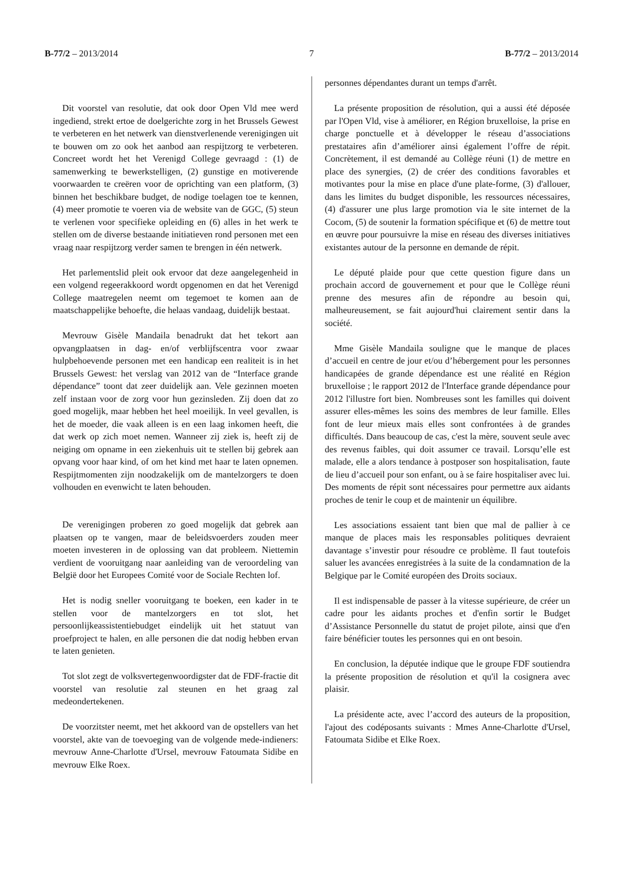B-77/2 – 2013/2014 7 B-77/2 – 2013/2014
Dit voorstel van resolutie, dat ook door Open Vld mee werd ingediend, strekt ertoe de doelgerichte zorg in het Brussels Gewest te verbeteren en het netwerk van dienstverlenende verenigingen uit te bouwen om zo ook het aanbod aan respijtzorg te verbeteren. Concreet wordt het het Verenigd College gevraagd : (1) de samenwerking te bewerkstelligen, (2) gunstige en motiverende voorwaarden te creëren voor de oprichting van een platform, (3) binnen het beschikbare budget, de nodige toelagen toe te kennen, (4) meer promotie te voeren via de website van de GGC, (5) steun te verlenen voor specifieke opleiding en (6) alles in het werk te stellen om de diverse bestaande initiatieven rond personen met een vraag naar respijtzorg verder samen te brengen in één netwerk.
Het parlementslid pleit ook ervoor dat deze aangelegenheid in een volgend regeerakkoord wordt opgenomen en dat het Verenigd College maatregelen neemt om tegemoet te komen aan de maatschappelijke behoefte, die helaas vandaag, duidelijk bestaat.
Mevrouw Gisèle Mandaila benadrukt dat het tekort aan opvangplaatsen in dag- en/of verblijfscentra voor zwaar hulpbehoevende personen met een handicap een realiteit is in het Brussels Gewest: het verslag van 2012 van de “Interface grande dépendance” toont dat zeer duidelijk aan. Vele gezinnen moeten zelf instaan voor de zorg voor hun gezinsleden. Zij doen dat zo goed mogelijk, maar hebben het heel moeilijk. In veel gevallen, is het de moeder, die vaak alleen is en een laag inkomen heeft, die dat werk op zich moet nemen. Wanneer zij ziek is, heeft zij de neiging om opname in een ziekenhuis uit te stellen bij gebrek aan opvang voor haar kind, of om het kind met haar te laten opnemen. Respijtmomenten zijn noodzakelijk om de mantelzorgers te doen volhouden en evenwicht te laten behouden.
De verenigingen proberen zo goed mogelijk dat gebrek aan plaatsen op te vangen, maar de beleidsvoerders zouden meer moeten investeren in de oplossing van dat probleem. Niettemin verdient de vooruitgang naar aanleiding van de veroordeling van België door het Europees Comité voor de Sociale Rechten lof.
Het is nodig sneller vooruitgang te boeken, een kader in te stellen voor de mantelzorgers en tot slot, het persoonlijkeassistentiebudget eindelijk uit het statuut van proefproject te halen, en alle personen die dat nodig hebben ervan te laten genieten.
Tot slot zegt de volksvertegenwoordigster dat de FDF-fractie dit voorstel van resolutie zal steunen en het graag zal medeondertekenen.
De voorzitster neemt, met het akkoord van de opstellers van het voorstel, akte van de toevoeging van de volgende mede-indieners: mevrouw Anne-Charlotte d'Ursel, mevrouw Fatoumata Sidibe en mevrouw Elke Roex.
personnes dépendantes durant un temps d'arrêt.
La présente proposition de résolution, qui a aussi été déposée par l'Open Vld, vise à améliorer, en Région bruxelloise, la prise en charge ponctuelle et à développer le réseau d’associations prestataires afin d’améliorer ainsi également l’offre de répit. Concrètement, il est demandé au Collège réuni (1) de mettre en place des synergies, (2) de créer des conditions favorables et motivantes pour la mise en place d'une plate-forme, (3) d'allouer, dans les limites du budget disponible, les ressources nécessaires, (4) d'assurer une plus large promotion via le site internet de la Cocom, (5) de soutenir la formation spécifique et (6) de mettre tout en œuvre pour poursuivre la mise en réseau des diverses initiatives existantes autour de la personne en demande de répit.
Le député plaide pour que cette question figure dans un prochain accord de gouvernement et pour que le Collège réuni prenne des mesures afin de répondre au besoin qui, malheureusement, se fait aujourd'hui clairement sentir dans la société.
Mme Gisèle Mandaila souligne que le manque de places d’accueil en centre de jour et/ou d’hébergement pour les personnes handicapées de grande dépendance est une réalité en Région bruxelloise ; le rapport 2012 de l'Interface grande dépendance pour 2012 l'illustre fort bien. Nombreuses sont les familles qui doivent assurer elles-mêmes les soins des membres de leur famille. Elles font de leur mieux mais elles sont confrontées à de grandes difficultés. Dans beaucoup de cas, c'est la mère, souvent seule avec des revenus faibles, qui doit assumer ce travail. Lorsqu’elle est malade, elle a alors tendance à postposer son hospitalisation, faute de lieu d’accueil pour son enfant, ou à se faire hospitaliser avec lui. Des moments de répit sont nécessaires pour permettre aux aidants proches de tenir le coup et de maintenir un équilibre.
Les associations essaient tant bien que mal de pallier à ce manque de places mais les responsables politiques devraient davantage s’investir pour résoudre ce problème. Il faut toutefois saluer les avancées enregistrées à la suite de la condamnation de la Belgique par le Comité européen des Droits sociaux.
Il est indispensable de passer à la vitesse supérieure, de créer un cadre pour les aidants proches et d'enfin sortir le Budget d’Assistance Personnelle du statut de projet pilote, ainsi que d'en faire bénéficier toutes les personnes qui en ont besoin.
En conclusion, la députée indique que le groupe FDF soutiendra la présente proposition de résolution et qu'il la cosignera avec plaisir.
La présidente acte, avec l’accord des auteurs de la proposition, l'ajout des codéposants suivants : Mmes Anne-Charlotte d'Ursel, Fatoumata Sidibe et Elke Roex.